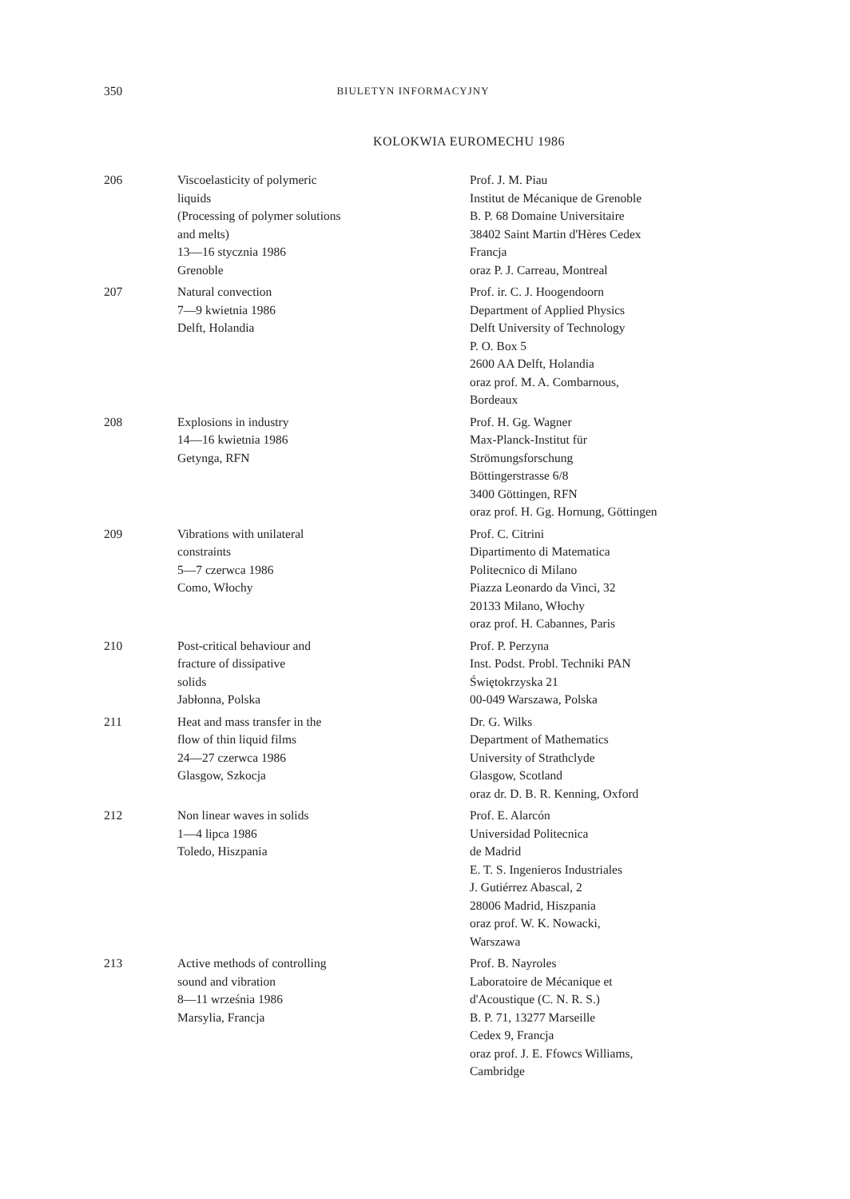350 BIULETYN INFORMACYJNY
KOLOKWIA EUROMECHU 1986
| 206 | Viscoelasticity of polymeric liquids (Processing of polymer solutions and melts) 13—16 stycznia 1986 Grenoble | Prof. J. M. Piau Institut de Mécanique de Grenoble B. P. 68 Domaine Universitaire 38402 Saint Martin d'Hères Cedex Francja oraz P. J. Carreau, Montreal |
| 207 | Natural convection 7—9 kwietnia 1986 Delft, Holandia | Prof. ir. C. J. Hoogendoorn Department of Applied Physics Delft University of Technology P. O. Box 5 2600 AA Delft, Holandia oraz prof. M. A. Combarnous, Bordeaux |
| 208 | Explosions in industry 14—16 kwietnia 1986 Getynga, RFN | Prof. H. Gg. Wagner Max-Planck-Institut für Strömungsforschung Böttingerstrasse 6/8 3400 Göttingen, RFN oraz prof. H. Gg. Hornung, Göttingen |
| 209 | Vibrations with unilateral constraints 5—7 czerwca 1986 Como, Włochy | Prof. C. Citrini Dipartimento di Matematica Politecnico di Milano Piazza Leonardo da Vinci, 32 20133 Milano, Włochy oraz prof. H. Cabannes, Paris |
| 210 | Post-critical behaviour and fracture of dissipative solids Jabłonna, Polska | Prof. P. Perzyna Inst. Podst. Probl. Techniki PAN Świętokrzyska 21 00-049 Warszawa, Polska |
| 211 | Heat and mass transfer in the flow of thin liquid films 24—27 czerwca 1986 Glasgow, Szkocja | Dr. G. Wilks Department of Mathematics University of Strathclyde Glasgow, Scotland oraz dr. D. B. R. Kenning, Oxford |
| 212 | Non linear waves in solids 1—4 lipca 1986 Toledo, Hiszpania | Prof. E. Alarcón Universidad Politecnica de Madrid E. T. S. Ingenieros Industriales J. Gutiérrez Abascal, 2 28006 Madrid, Hiszpania oraz prof. W. K. Nowacki, Warszawa |
| 213 | Active methods of controlling sound and vibration 8—11 września 1986 Marsylia, Francja | Prof. B. Nayroles Laboratoire de Mécanique et d'Acoustique (C. N. R. S.) B. P. 71, 13277 Marseille Cedex 9, Francja oraz prof. J. E. Ffowcs Williams, Cambridge |